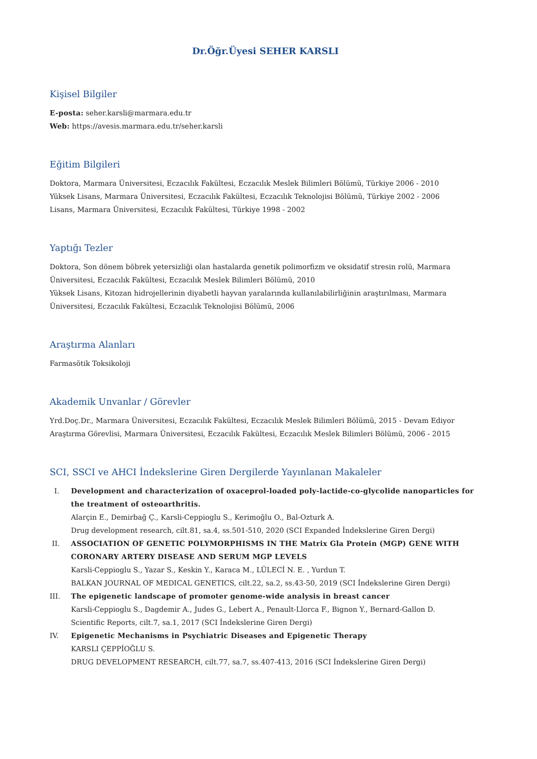Dr.Öğr.Üyesi SEHER KARSLI
Kişisel Bilgiler
E-posta: seher.karsli@marmara.edu.tr
Web: https://avesis.marmara.edu.tr/seher.karsli
Eğitim Bilgileri
Doktora, Marmara Üniversitesi, Eczacılık Fakültesi, Eczacılık Meslek Bilimleri Bölümü, Türkiye 2006 - 2010
Yüksek Lisans, Marmara Üniversitesi, Eczacılık Fakültesi, Eczacılık Teknolojisi Bölümü, Türkiye 2002 - 2006
Lisans, Marmara Üniversitesi, Eczacılık Fakültesi, Türkiye 1998 - 2002
Yaptığı Tezler
Doktora, Son dönem böbrek yetersizliği olan hastalarda genetik polimorfizm ve oksidatif stresin rolü, Marmara Üniversitesi, Eczacılık Fakültesi, Eczacılık Meslek Bilimleri Bölümü, 2010
Yüksek Lisans, Kitozan hidrojellerinin diyabetli hayvan yaralarında kullanılabilirliğinin araştırılması, Marmara Üniversitesi, Eczacılık Fakültesi, Eczacılık Teknolojisi Bölümü, 2006
Araştırma Alanları
Farmasötik Toksikoloji
Akademik Unvanlar / Görevler
Yrd.Doç.Dr., Marmara Üniversitesi, Eczacılık Fakültesi, Eczacılık Meslek Bilimleri Bölümü, 2015 - Devam Ediyor
Araştırma Görevlisi, Marmara Üniversitesi, Eczacılık Fakültesi, Eczacılık Meslek Bilimleri Bölümü, 2006 - 2015
SCI, SSCI ve AHCI İndekslerine Giren Dergilerde Yayınlanan Makaleler
I. Development and characterization of oxaceprol-loaded poly-lactide-co-glycolide nanoparticles for the treatment of osteoarthritis.
Alarçin E., Demirbağ Ç., Karsli-Ceppioglu S., Kerimoğlu O., Bal-Ozturk A.
Drug development research, cilt.81, sa.4, ss.501-510, 2020 (SCI Expanded İndekslerine Giren Dergi)
II. ASSOCIATION OF GENETIC POLYMORPHISMS IN THE Matrix Gla Protein (MGP) GENE WITH CORONARY ARTERY DISEASE AND SERUM MGP LEVELS
Karsli-Ceppioglu S., Yazar S., Keskin Y., Karaca M., LÜLECİ N. E. , Yurdun T.
BALKAN JOURNAL OF MEDICAL GENETICS, cilt.22, sa.2, ss.43-50, 2019 (SCI İndekslerine Giren Dergi)
III. The epigenetic landscape of promoter genome-wide analysis in breast cancer
Karsli-Ceppioglu S., Dagdemir A., Judes G., Lebert A., Penault-Llorca F., Bignon Y., Bernard-Gallon D.
Scientific Reports, cilt.7, sa.1, 2017 (SCI İndekslerine Giren Dergi)
IV. Epigenetic Mechanisms in Psychiatric Diseases and Epigenetic Therapy
KARSLI ÇEPPİOĞLU S.
DRUG DEVELOPMENT RESEARCH, cilt.77, sa.7, ss.407-413, 2016 (SCI İndekslerine Giren Dergi)